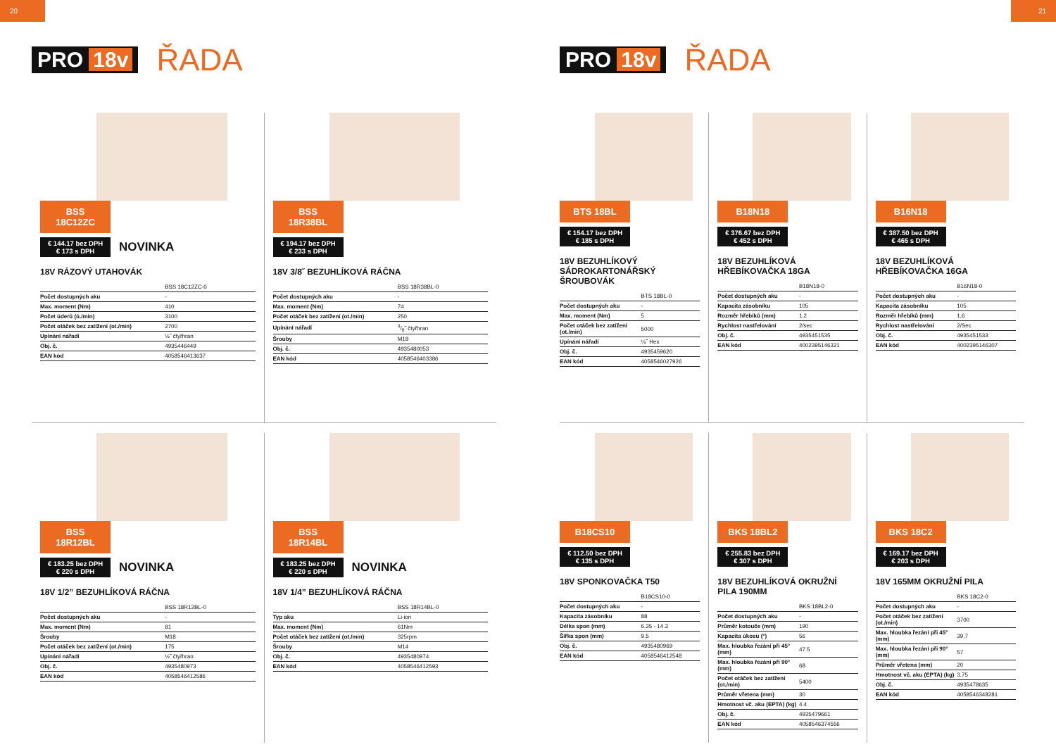20 21
PRO 18v ŘADA
BSS 18C12ZC
€ 144.17 bez DPH
€ 173 s DPH
NOVINKA
18V RÁZOVÝ UTAHOVÁK
| | BSS 18C12ZC-0 |
| --- | --- |
| Počet dostupných aku | - |
| Max. moment (Nm) | 410 |
| Počet úderů (ú./min) | 3100 |
| Počet otáček bez zatížení (ot./min) | 2700 |
| Upínání nářadí | ½˝ čtyřhran |
| Obj. č. | 4935446449 |
| EAN kód | 4058546413637 |
BSS 18R38BL
€ 194.17 bez DPH
€ 233 s DPH
18V 3/8˝ BEZUHLÍKOVÁ RÁČNA
| | BSS 18R38BL-0 |
| --- | --- |
| Počet dostupných aku | - |
| Max. moment (Nm) | 74 |
| Počet otáček bez zatížení (ot./min) | 250 |
| Upínání nářadí | 3/8˝ čtyřhran |
| Šrouby | M18 |
| Obj. č. | 4935480053 |
| EAN kód | 4058546403386 |
BSS 18R12BL
€ 183.25 bez DPH
€ 220 s DPH
NOVINKA
18V 1/2” BEZUHLÍKOVÁ RÁČNA
| | BSS 18R12BL-0 |
| --- | --- |
| Počet dostupných aku | - |
| Max. moment (Nm) | 81 |
| Šrouby | M18 |
| Počet otáček bez zatížení (ot./min) | 175 |
| Upínání nářadí | ½˝ čtyřhran |
| Obj. č. | 4935480973 |
| EAN kód | 4058546412586 |
BSS 18R14BL
€ 183.25 bez DPH
€ 220 s DPH
NOVINKA
18V 1/4” BEZUHLÍKOVÁ RÁČNA
| | BSS 18R14BL-0 |
| --- | --- |
| Typ aku | Li-ion |
| Max. moment (Nm) | 61Nm |
| Počet otáček bez zatížení (ot./min) | 325rpm |
| Šrouby | M14 |
| Obj. č. | 4935480974 |
| EAN kód | 4058546412593 |
PRO 18v ŘADA
BTS 18BL
€ 154.17 bez DPH
€ 185 s DPH
18V BEZUHLÍKOVÝ SÁDROKARTONÁŘSKÝ ŠROUBOVÁK
| | BTS 18BL-0 |
| --- | --- |
| Počet dostupných aku | - |
| Max. moment (Nm) | 5 |
| Počet otáček bez zatížení (ot./min) | 5000 |
| Upínání nářadí | ¼˝ Hex |
| Obj. č. | 4935459620 |
| EAN kód | 4058546027926 |
B18N18
€ 376.67 bez DPH
€ 452 s DPH
18V BEZUHLÍKOVÁ HŘEBÍKOVAČKA 18GA
| | B18N18-0 |
| --- | --- |
| Počet dostupných aku | - |
| Kapacita zásobníku | 105 |
| Rozměr hřebíků (mm) | 1,2 |
| Rychlost nastřelování | 2/sec |
| Obj. č. | 4935451535 |
| EAN kód | 4002395146321 |
B16N18
€ 387.50 bez DPH
€ 465 s DPH
18V BEZUHLÍKOVÁ HŘEBÍKOVAČKA 16GA
| | B16N18-0 |
| --- | --- |
| Počet dostupných aku | - |
| Kapacita zásobníku | 105 |
| Rozměr hřebíků (mm) | 1,6 |
| Rychlost nastřelování | 2/Sec |
| Obj. č. | 4935451533 |
| EAN kód | 4002395146307 |
B18CS10
€ 112.50 bez DPH
€ 135 s DPH
18V SPONKOVAČKA T50
| | B18CS10-0 |
| --- | --- |
| Počet dostupných aku | - |
| Kapacita zásobníku | 88 |
| Délka spon (mm) | 6.35 - 14.3 |
| Šířka spon (mm) | 9.5 |
| Obj. č. | 4935480969 |
| EAN kód | 4058546412548 |
BKS 18BL2
€ 255.83 bez DPH
€ 307 s DPH
18V BEZUHLÍKOVÁ OKRUŽNÍ PILA 190MM
| | BKS 18BL2-0 |
| --- | --- |
| Počet dostupných aku | - |
| Průměr kotouče (mm) | 190 |
| Kapacita úkosu (°) | 56 |
| Max. hloubka řezání při 45° (mm) | 47.5 |
| Max. hloubka řezání při 90° (mm) | 68 |
| Počet otáček bez zatížení (ot./min) | 5400 |
| Průměr vřetena (mm) | 30 |
| Hmotnost vč. aku (EPTA) (kg) | 4.4 |
| Obj. č. | 4935479661 |
| EAN kód | 4058546374556 |
BKS 18C2
€ 169.17 bez DPH
€ 203 s DPH
18V 165MM OKRUŽNÍ PILA
| | BKS 18C2-0 |
| --- | --- |
| Počet dostupných aku | - |
| Počet otáček bez zatížení (ot./min) | 3700 |
| Max. hloubka řezání při 45° (mm) | 39,7 |
| Max. hloubka řezání při 90° (mm) | 57 |
| Průměr vřetena (mm) | 20 |
| Hmotnost vč. aku (EPTA) (kg) | 3,75 |
| Obj. č. | 4935478635 |
| EAN kód | 4058546348281 |